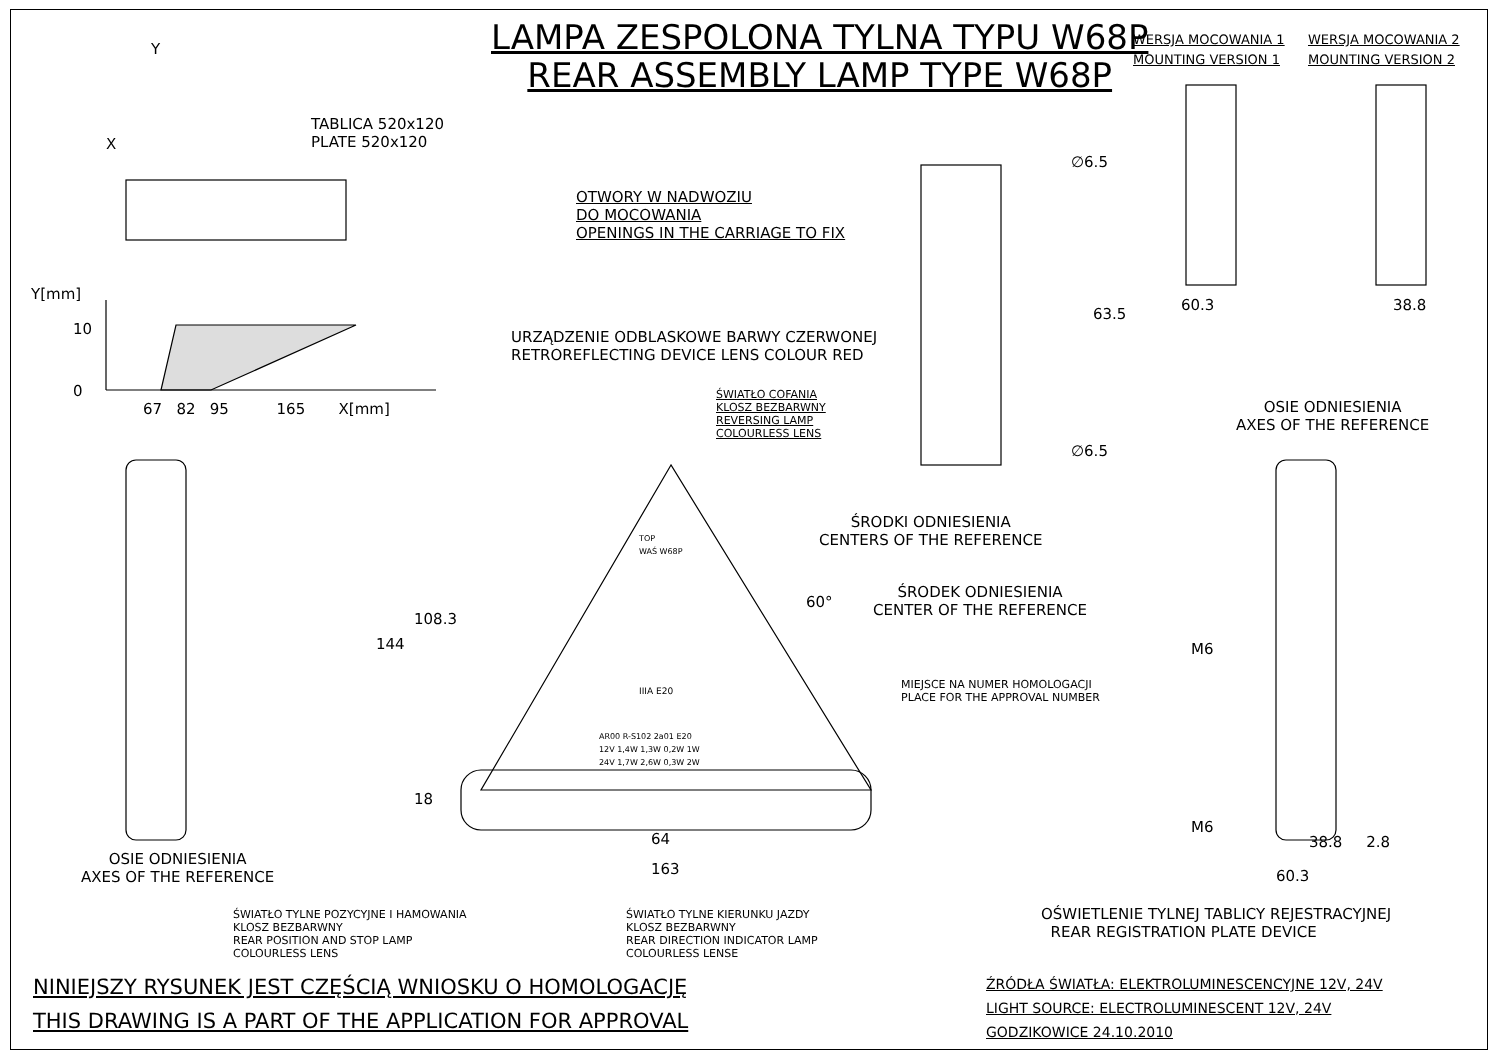LAMPA ZESPOLONA TYLNA TYPU W68P
REAR ASSEMBLY LAMP TYPE W68P
WERSJA MOCOWANIA 1
MOUNTING VERSION 1
WERSJA MOCOWANIA 2
MOUNTING VERSION 2
Y
X
TABLICA 520x120
PLATE 520x120
OTWORY W NADWOZIU
DO MOCOWANIA
OPENINGS IN THE CARRIAGE TO FIX
∅6.5
∅6.5
63.5
60.3 38.8
Y[mm]
10
0
67 82 95 165 X[mm]
URZĄDZENIE ODBLASKOWE BARWY CZERWONEJ
RETROREFLECTING DEVICE LENS COLOUR RED
ŚWIATŁO COFANIA
KLOSZ BEZBARWNY
REVERSING LAMP
COLOURLESS LENS
OSIE ODNIESIENIA
AXES OF THE REFERENCE
ŚRODKI ODNIESIENIA
CENTERS OF THE REFERENCE
ŚRODEK ODNIESIENIA
CENTER OF THE REFERENCE
60°
MIEJSCE NA NUMER HOMOLOGACJI
PLACE FOR THE APPROVAL NUMBER
TOP
WAŚ W68P
IIIA E20
AR00 R-S102 2a01 E20
12V 1,4W 1,3W 0,2W 1W
24V 1,7W 2,6W 0,3W 2W
144
108.3
18
64
163
M6
M6
38.8 2.8
60.3
OSIE ODNIESIENIA
AXES OF THE REFERENCE
ŚWIATŁO TYLNE POZYCYJNE I HAMOWANIA
KLOSZ BEZBARWNY
REAR POSITION AND STOP LAMP
COLOURLESS LENS
ŚWIATŁO TYLNE KIERUNKU JAZDY
KLOSZ BEZBARWNY
REAR DIRECTION INDICATOR LAMP
COLOURLESS LENSE
OŚWIETLENIE TYLNEJ TABLICY REJESTRACYJNEJ
REAR REGISTRATION PLATE DEVICE
NINIEJSZY RYSUNEK JEST CZĘŚCIĄ WNIOSKU O HOMOLOGACJĘ
THIS DRAWING IS A PART OF THE APPLICATION FOR APPROVAL
ŹRÓDŁA ŚWIATŁA: ELEKTROLUMINESCENCYJNE 12V, 24V
LIGHT SOURCE: ELECTROLUMINESCENT 12V, 24V
GODZIKOWICE 24.10.2010